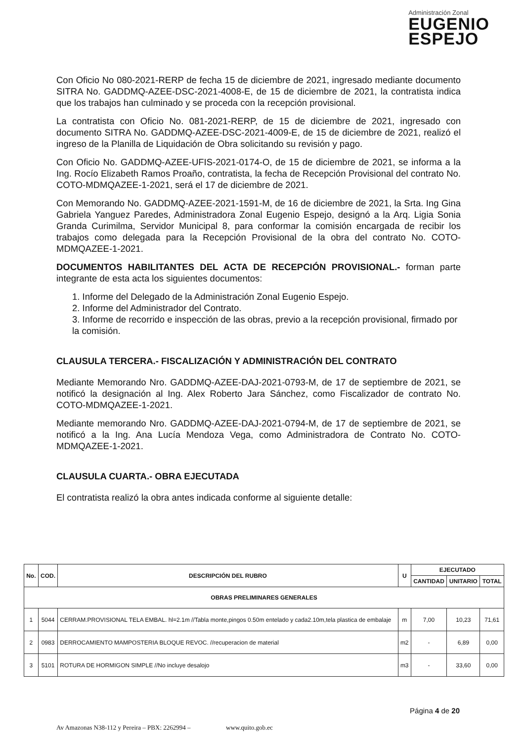Administración Zonal
EUGENIO
ESPEJO
Con Oficio No 080-2021-RERP de fecha 15 de diciembre de 2021, ingresado mediante documento SITRA No. GADDMQ-AZEE-DSC-2021-4008-E, de 15 de diciembre de 2021, la contratista indica que los trabajos han culminado y se proceda con la recepción provisional.
La contratista con Oficio No. 081-2021-RERP, de 15 de diciembre de 2021, ingresado con documento SITRA No. GADDMQ-AZEE-DSC-2021-4009-E, de 15 de diciembre de 2021, realizó el ingreso de la Planilla de Liquidación de Obra solicitando su revisión y pago.
Con Oficio No. GADDMQ-AZEE-UFIS-2021-0174-O, de 15 de diciembre de 2021, se informa a la Ing. Rocío Elizabeth Ramos Proaño, contratista, la fecha de Recepción Provisional del contrato No. COTO-MDMQAZEE-1-2021, será el 17 de diciembre de 2021.
Con Memorando No. GADDMQ-AZEE-2021-1591-M, de 16 de diciembre de 2021, la Srta. Ing Gina Gabriela Yanguez Paredes, Administradora Zonal Eugenio Espejo, designó a la Arq. Ligia Sonia Granda Curimilma, Servidor Municipal 8, para conformar la comisión encargada de recibir los trabajos como delegada para la Recepción Provisional de la obra del contrato No. COTO-MDMQAZEE-1-2021.
DOCUMENTOS HABILITANTES DEL ACTA DE RECEPCIÓN PROVISIONAL.- forman parte integrante de esta acta los siguientes documentos:
1. Informe del Delegado de la Administración Zonal Eugenio Espejo.
2. Informe del Administrador del Contrato.
3. Informe de recorrido e inspección de las obras, previo a la recepción provisional, firmado por la comisión.
CLAUSULA TERCERA.- FISCALIZACIÓN Y ADMINISTRACIÓN DEL CONTRATO
Mediante Memorando Nro. GADDMQ-AZEE-DAJ-2021-0793-M, de 17 de septiembre de 2021, se notificó la designación al Ing. Alex Roberto Jara Sánchez, como Fiscalizador de contrato No. COTO-MDMQAZEE-1-2021.
Mediante memorando Nro. GADDMQ-AZEE-DAJ-2021-0794-M, de 17 de septiembre de 2021, se notificó a la Ing. Ana Lucía Mendoza Vega, como Administradora de Contrato No. COTO-MDMQAZEE-1-2021.
CLAUSULA CUARTA.- OBRA EJECUTADA
El contratista realizó la obra antes indicada conforme al siguiente detalle:
| No. | COD. | DESCRIPCIÓN DEL RUBRO | U | EJECUTADO | | |
| --- | --- | --- | --- | --- | --- | --- |
| | | | | CANTIDAD | UNITARIO | TOTAL |
| OBRAS PRELIMINARES GENERALES | | | | | | |
| 1 | 5044 | CERRAM.PROVISIONAL TELA EMBAL. hl=2.1m //Tabla monte,pingos 0.50m entelado y cada2.10m,tela plastica de embalaje | m | 7,00 | 10,23 | 71,61 |
| 2 | 0983 | DERROCAMIENTO MAMPOSTERIA BLOQUE REVOC. //recuperacion de material | m2 | - | 6,89 | 0,00 |
| 3 | 5101 | ROTURA DE HORMIGON SIMPLE //No incluye desalojo | m3 | - | 33,60 | 0,00 |
Página 4 de 20
Av Amazonas N38-112 y Pereira – PBX: 2262994 – www.quito.gob.ec